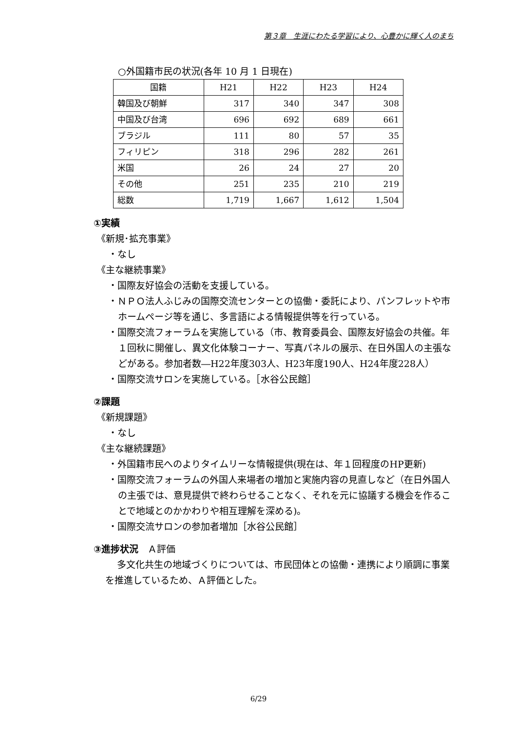第３章　生涯にわたる学習により、心豊かに輝く人のまち
○外国籍市民の状況(各年 10 月 1 日現在)
| 国籍 | H21 | H22 | H23 | H24 |
| --- | --- | --- | --- | --- |
| 韓国及び朝鮮 | 317 | 340 | 347 | 308 |
| 中国及び台湾 | 696 | 692 | 689 | 661 |
| ブラジル | 111 | 80 | 57 | 35 |
| フィリピン | 318 | 296 | 282 | 261 |
| 米国 | 26 | 24 | 27 | 20 |
| その他 | 251 | 235 | 210 | 219 |
| 総数 | 1,719 | 1,667 | 1,612 | 1,504 |
①実績
《新規･拡充事業》
・なし
《主な継続事業》
・国際友好協会の活動を支援している。
・ＮＰＯ法人ふじみの国際交流センターとの協働・委託により、パンフレットや市ホームページ等を通じ、多言語による情報提供等を行っている。
・国際交流フォーラムを実施している（市、教育委員会、国際友好協会の共催。年１回秋に開催し、異文化体験コーナー、写真パネルの展示、在日外国人の主張などがある。参加者数―H22年度303人、H23年度190人、H24年度228人）
・国際交流サロンを実施している。［水谷公民館］
②課題
《新規課題》
・なし
《主な継続課題》
・外国籍市民へのよりタイムリーな情報提供(現在は、年１回程度のHP更新)
・国際交流フォーラムの外国人来場者の増加と実施内容の見直しなど（在日外国人の主張では、意見提供で終わらせることなく、それを元に協議する機会を作ることで地域とのかかわりや相互理解を深める)。
・国際交流サロンの参加者増加［水谷公民館］
③進捗状況　Ａ評価
多文化共生の地域づくりについては、市民団体との協働・連携により順調に事業を推進しているため、Ａ評価とした。
6/29